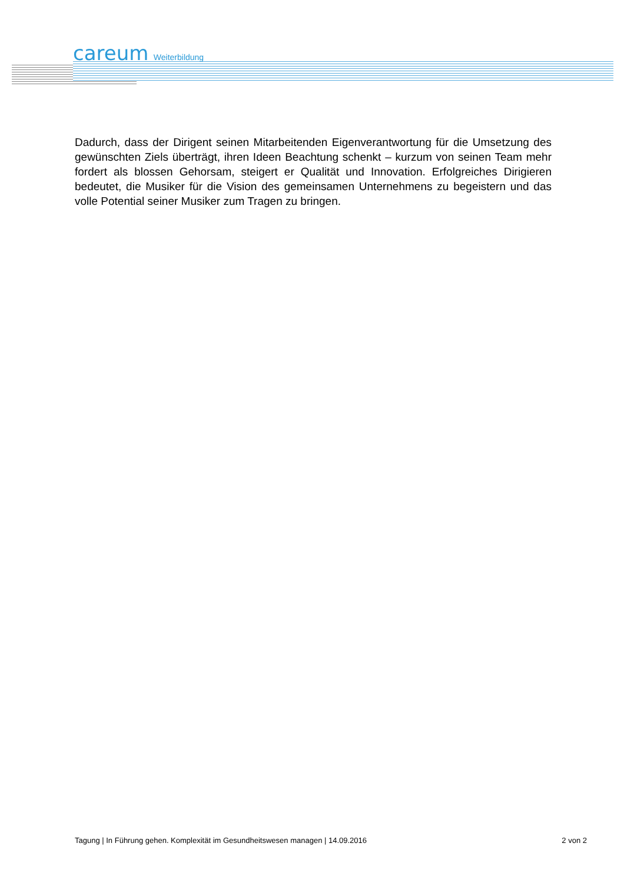careum Weiterbildung
Dadurch, dass der Dirigent seinen Mitarbeitenden Eigenverantwortung für die Umsetzung des gewünschten Ziels überträgt, ihren Ideen Beachtung schenkt – kurzum von seinen Team mehr fordert als blossen Gehorsam, steigert er Qualität und Innovation. Erfolgreiches Dirigieren bedeutet, die Musiker für die Vision des gemeinsamen Unternehmens zu begeistern und das volle Potential seiner Musiker zum Tragen zu bringen.
Tagung | In Führung gehen. Komplexität im Gesundheitswesen managen | 14.09.2016 2 von 2